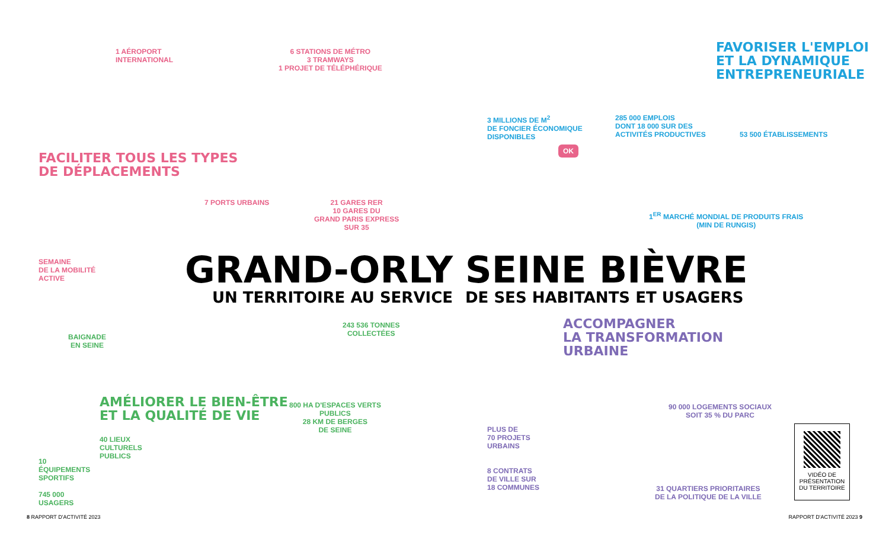1 AÉROPORT
INTERNATIONAL
6 STATIONS DE MÉTRO
3 TRAMWAYS
1 PROJET DE TÉLÉPHÉRIQUE
FACILITER TOUS LES TYPES
DE DÉPLACEMENTS
7 PORTS URBAINS
21 GARES RER
10 GARES DU
GRAND PARIS EXPRESS
SUR 35
SEMAINE
DE LA MOBILITÉ
ACTIVE
BAIGNADE
EN SEINE
243 536 TONNES
COLLECTÉES
AMÉLIORER LE BIEN-ÊTRE
ET LA QUALITÉ DE VIE
800 HA D'ESPACES VERTS
PUBLICS
28 KM DE BERGES
DE SEINE
40 LIEUX
CULTURELS
PUBLICS
10
ÉQUIPEMENTS
SPORTIFS
745 000
USAGERS
GRAND-ORLY
UN TERRITOIRE AU SERVICE
SEINE BIÈVRE
DE SES HABITANTS ET USAGERS
FAVORISER L'EMPLOI
ET LA DYNAMIQUE
ENTREPRENEURIALE
3 MILLIONS DE M<sup>2</sup>
DE FONCIER ÉCONOMIQUE
DISPONIBLES
285 000 EMPLOIS
DONT 18 000 SUR DES
ACTIVITÉS PRODUCTIVES
53 500 ÉTABLISSEMENTS
OK
1<sup>ER</sup> MARCHÉ MONDIAL DE PRODUITS FRAIS
(MIN DE RUNGIS)
ACCOMPAGNER
LA TRANSFORMATION
URBAINE
90 000 LOGEMENTS SOCIAUX
SOIT 35 % DU PARC
PLUS DE
70 PROJETS
URBAINS
8 CONTRATS
DE VILLE SUR
18 COMMUNES
31 QUARTIERS PRIORITAIRES
DE LA POLITIQUE DE LA VILLE
VIDÉO DE
PRÉSENTATION
DU TERRITOIRE
8 RAPPORT D'ACTIVITÉ 2023 RAPPORT D'ACTIVITÉ 2023 9